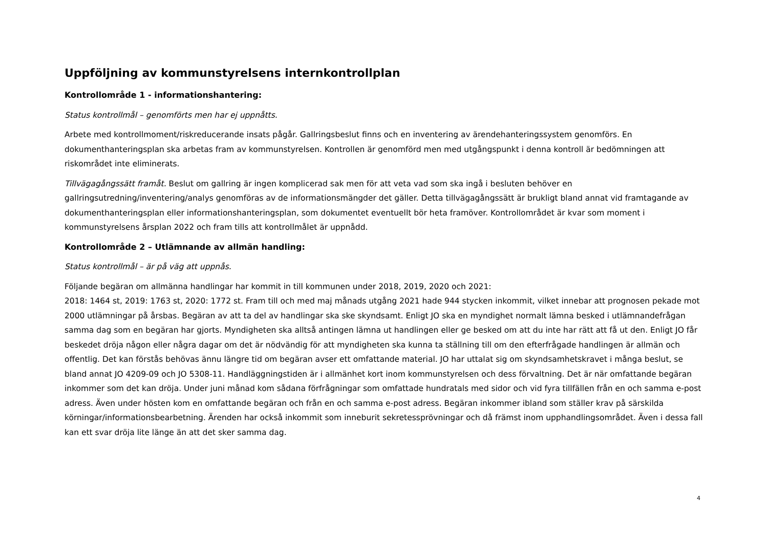Uppföljning av kommunstyrelsens internkontrollplan
Kontrollområde 1 - informationshantering:
Status kontrollmål – genomförts men har ej uppnåtts.
Arbete med kontrollmoment/riskreducerande insats pågår. Gallringsbeslut finns och en inventering av ärendehanteringssystem genomförs. En dokumenthanteringsplan ska arbetas fram av kommunstyrelsen. Kontrollen är genomförd men med utgångspunkt i denna kontroll är bedömningen att riskområdet inte eliminerats.
Tillvägagångssätt framåt. Beslut om gallring är ingen komplicerad sak men för att veta vad som ska ingå i besluten behöver en gallringsutredning/inventering/analys genomföras av de informationsmängder det gäller. Detta tillvägagångssätt är brukligt bland annat vid framtagande av dokumenthanteringsplan eller informationshanteringsplan, som dokumentet eventuellt bör heta framöver. Kontrollområdet är kvar som moment i kommunstyrelsens årsplan 2022 och fram tills att kontrollmålet är uppnådd.
Kontrollområde 2 – Utlämnande av allmän handling:
Status kontrollmål – är på väg att uppnås.
Följande begäran om allmänna handlingar har kommit in till kommunen under 2018, 2019, 2020 och 2021:
2018: 1464 st, 2019: 1763 st, 2020: 1772 st. Fram till och med maj månads utgång 2021 hade 944 stycken inkommit, vilket innebar att prognosen pekade mot 2000 utlämningar på årsbas. Begäran av att ta del av handlingar ska ske skyndsamt. Enligt JO ska en myndighet normalt lämna besked i utlämnandefrågan samma dag som en begäran har gjorts. Myndigheten ska alltså antingen lämna ut handlingen eller ge besked om att du inte har rätt att få ut den. Enligt JO får beskedet dröja någon eller några dagar om det är nödvändig för att myndigheten ska kunna ta ställning till om den efterfrågade handlingen är allmän och offentlig. Det kan förstås behövas ännu längre tid om begäran avser ett omfattande material. JO har uttalat sig om skyndsamhetskravet i många beslut, se bland annat JO 4209-09 och JO 5308-11. Handläggningstiden är i allmänhet kort inom kommunstyrelsen och dess förvaltning. Det är när omfattande begäran inkommer som det kan dröja. Under juni månad kom sådana förfrågningar som omfattade hundratals med sidor och vid fyra tillfällen från en och samma e-post adress. Även under hösten kom en omfattande begäran och från en och samma e-post adress. Begäran inkommer ibland som ställer krav på särskilda körningar/informationsbearbetning. Ärenden har också inkommit som inneburit sekretessprövningar och då främst inom upphandlingsområdet. Även i dessa fall kan ett svar dröja lite länge än att det sker samma dag.
4